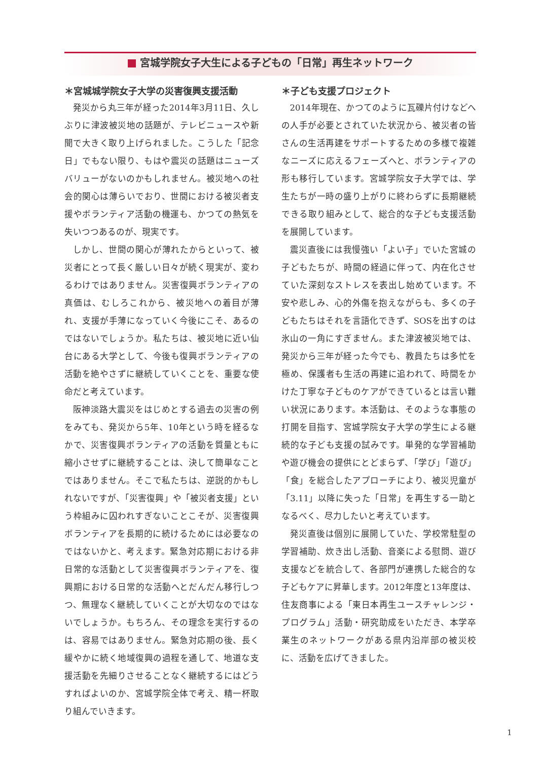宮城学院女子大生による子どもの「日常」再生ネットワーク
＊宮城城学院女子大学の災害復興支援活動
発災から丸三年が経った2014年3月11日、久しぶりに津波被災地の話題が、テレビニュースや新聞で大きく取り上げられました。こうした「記念日」でもない限り、もはや震災の話題はニューズバリューがないのかもしれません。被災地への社会的関心は薄らいでおり、世間における被災者支援やボランティア活動の機運も、かつての熱気を失いつつあるのが、現実です。
しかし、世間の関心が薄れたからといって、被災者にとって長く厳しい日々が続く現実が、変わるわけではありません。災害復興ボランティアの真価は、むしろこれから、被災地への着目が薄れ、支援が手薄になっていく今後にこそ、あるのではないでしょうか。私たちは、被災地に近い仙台にある大学として、今後も復興ボランティアの活動を絶やさずに継続していくことを、重要な使命だと考えています。
阪神淡路大震災をはじめとする過去の災害の例をみても、発災から5年、10年という時を経るなかで、災害復興ボランティアの活動を質量ともに縮小させずに継続することは、決して簡単なことではありません。そこで私たちは、逆説的かもしれないですが、「災害復興」や「被災者支援」という枠組みに囚われすぎないことこそが、災害復興ボランティアを長期的に続けるためには必要なのではないかと、考えます。緊急対応期における非日常的な活動として災害復興ボランティアを、復興期における日常的な活動へとだんだん移行しつつ、無理なく継続していくことが大切なのではないでしょうか。もちろん、その理念を実行するのは、容易ではありません。緊急対応期の後、長く緩やかに続く地域復興の過程を通して、地道な支援活動を先細りさせることなく継続するにはどうすればよいのか、宮城学院全体で考え、精一杯取り組んでいきます。
＊子ども支援プロジェクト
2014年現在、かつてのように瓦礫片付けなどへの人手が必要とされていた状況から、被災者の皆さんの生活再建をサポートするための多様で複雑なニーズに応えるフェーズへと、ボランティアの形も移行しています。宮城学院女子大学では、学生たちが一時の盛り上がりに終わらずに長期継続できる取り組みとして、総合的な子ども支援活動を展開しています。
震災直後には我慢強い「よい子」でいた宮城の子どもたちが、時間の経過に伴って、内在化させていた深刻なストレスを表出し始めています。不安や悲しみ、心的外傷を抱えながらも、多くの子どもたちはそれを言語化できず、SOSを出すのは氷山の一角にすぎません。また津波被災地では、発災から三年が経った今でも、教員たちは多忙を極め、保護者も生活の再建に追われて、時間をかけた丁寧な子どものケアができているとは言い難い状況にあります。本活動は、そのような事態の打開を目指す、宮城学院女子大学の学生による継続的な子ども支援の試みです。単発的な学習補助や遊び機会の提供にとどまらず、「学び」「遊び」「食」を総合したアプローチにより、被災児童が「3.11」以降に失った「日常」を再生する一助となるべく、尽力したいと考えています。
発災直後は個別に展開していた、学校常駐型の学習補助、炊き出し活動、音楽による慰問、遊び支援などを統合して、各部門が連携した総合的な子どもケアに昇華します。2012年度と13年度は、住友商事による「東日本再生ユースチャレンジ・プログラム」活動・研究助成をいただき、本学卒業生のネットワークがある県内沿岸部の被災校に、活動を広げてきました。
1